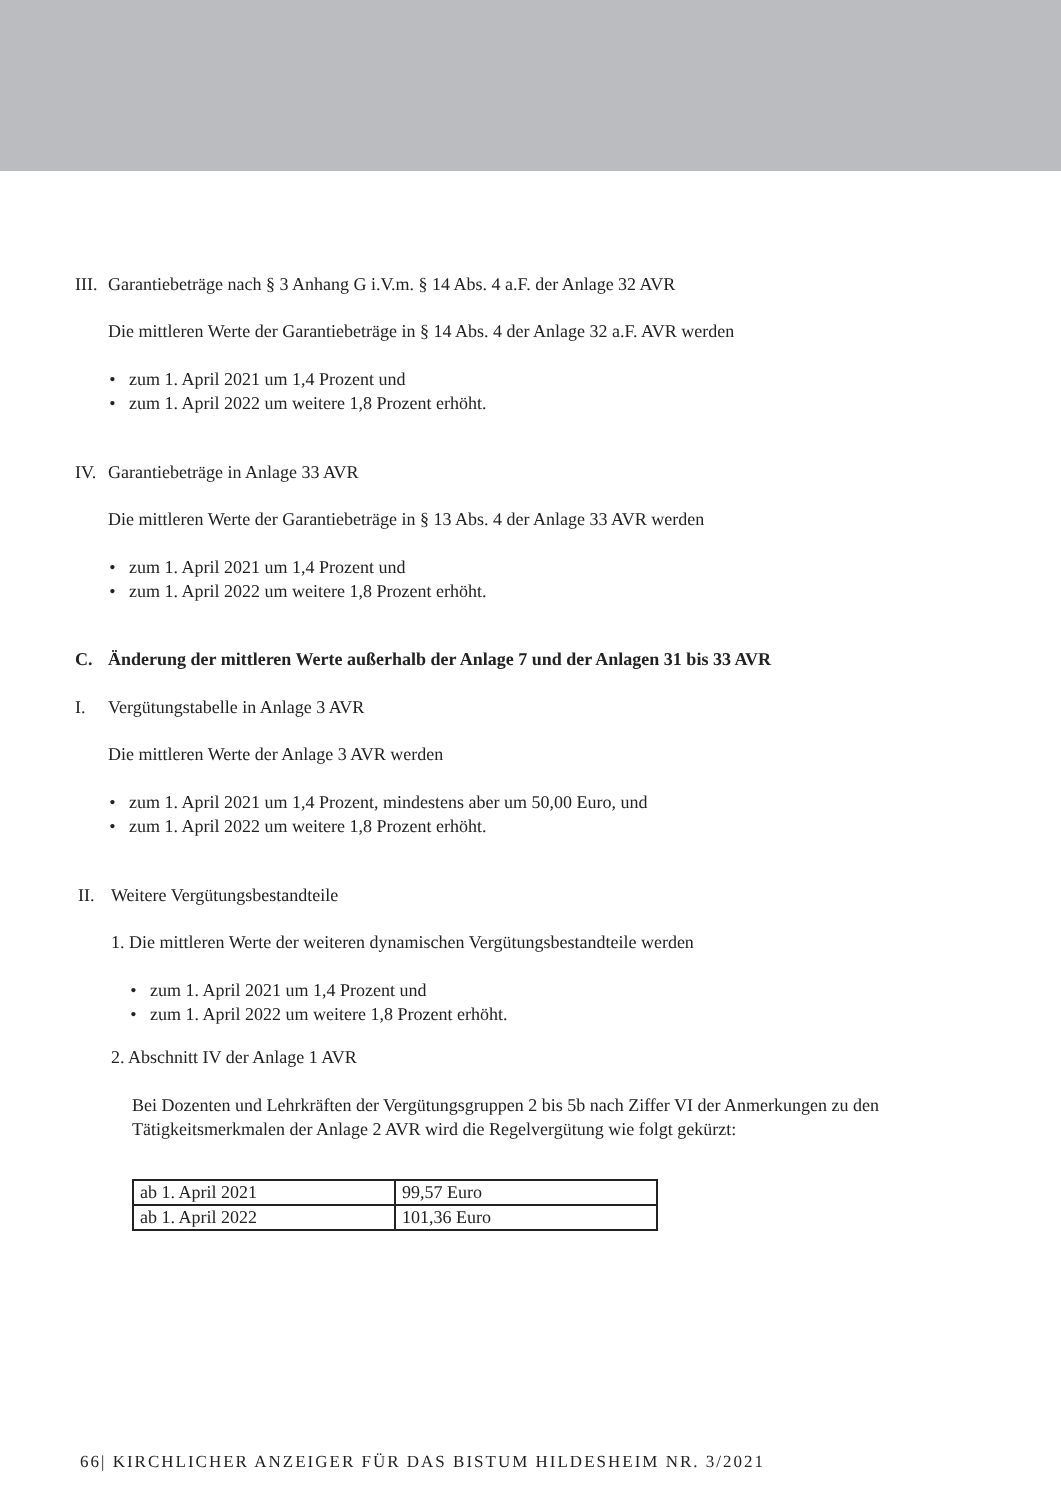III. Garantiebeträge nach § 3 Anhang G i.V.m. § 14 Abs. 4 a.F. der Anlage 32 AVR
Die mittleren Werte der Garantiebeträge in § 14 Abs. 4 der Anlage 32 a.F. AVR werden
• zum 1. April 2021 um 1,4 Prozent und
• zum 1. April 2022 um weitere 1,8 Prozent erhöht.
IV. Garantiebeträge in Anlage 33 AVR
Die mittleren Werte der Garantiebeträge in § 13 Abs. 4 der Anlage 33 AVR werden
• zum 1. April 2021 um 1,4 Prozent und
• zum 1. April 2022 um weitere 1,8 Prozent erhöht.
C. Änderung der mittleren Werte außerhalb der Anlage 7 und der Anlagen 31 bis 33 AVR
I. Vergütungstabelle in Anlage 3 AVR
Die mittleren Werte der Anlage 3 AVR werden
• zum 1. April 2021 um 1,4 Prozent, mindestens aber um 50,00 Euro, und
• zum 1. April 2022 um weitere 1,8 Prozent erhöht.
II. Weitere Vergütungsbestandteile
1. Die mittleren Werte der weiteren dynamischen Vergütungsbestandteile werden
• zum 1. April 2021 um 1,4 Prozent und
• zum 1. April 2022 um weitere 1,8 Prozent erhöht.
2. Abschnitt IV der Anlage 1 AVR
Bei Dozenten und Lehrkräften der Vergütungsgruppen 2 bis 5b nach Ziffer VI der Anmerkungen zu den Tätigkeitsmerkmalen der Anlage 2 AVR wird die Regelvergütung wie folgt gekürzt:
| ab 1. April 2021 | 99,57 Euro |
| ab 1. April 2022 | 101,36 Euro |
66| KIRCHLICHER ANZEIGER FÜR DAS BISTUM HILDESHEIM NR. 3/2021